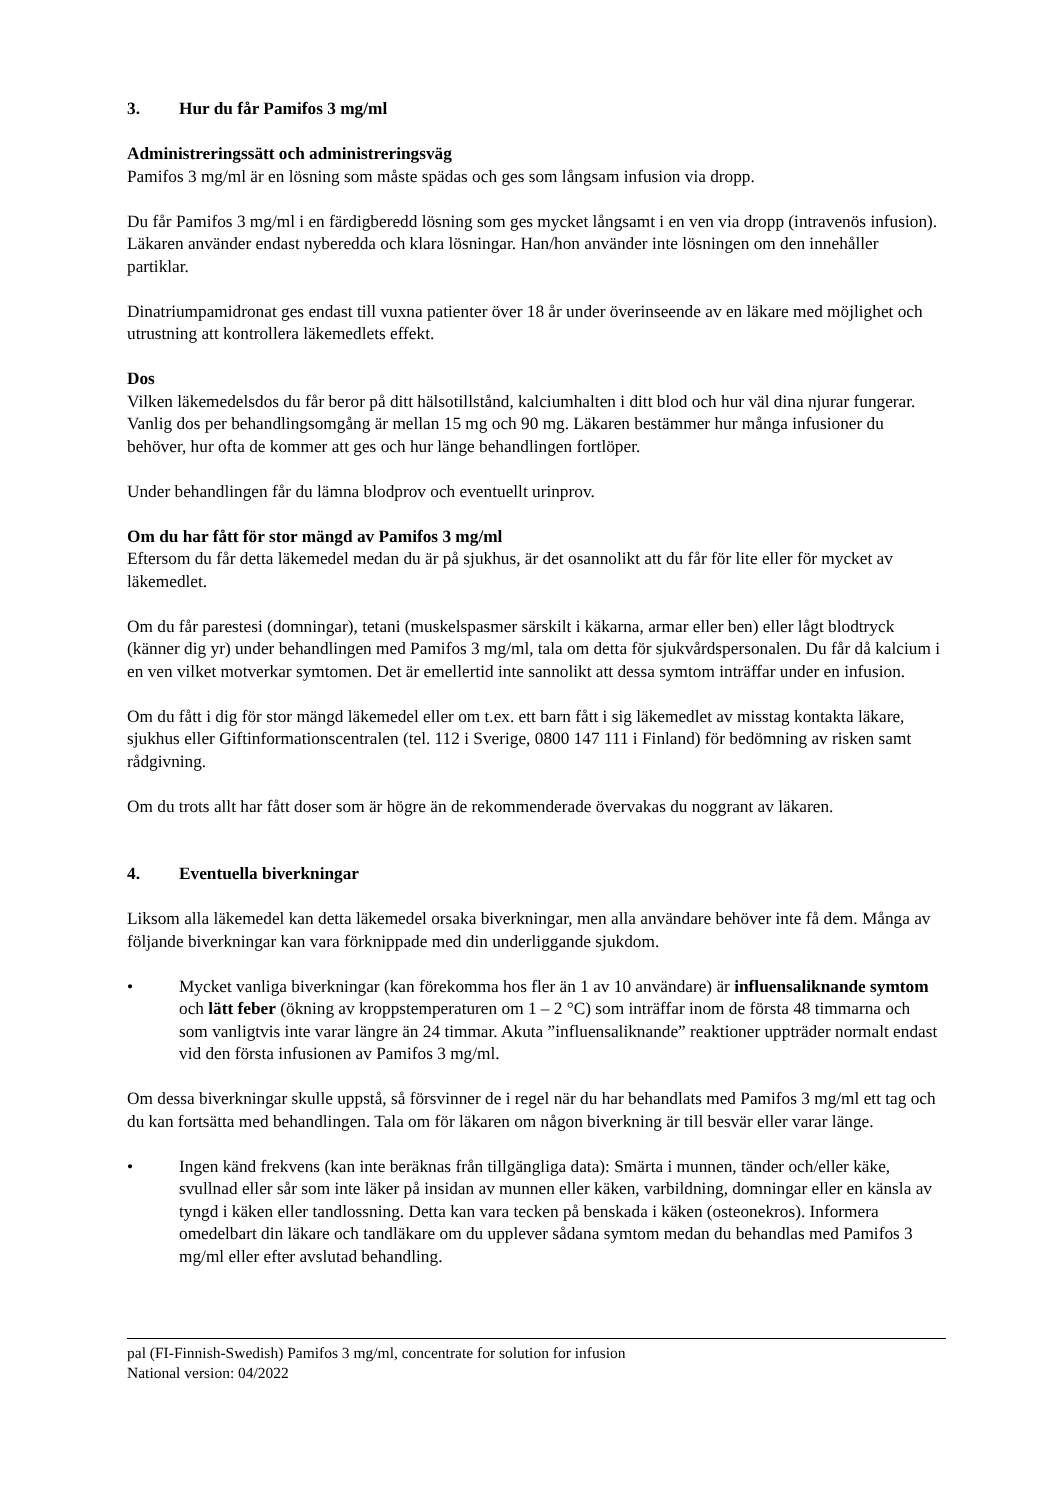3. Hur du får Pamifos 3 mg/ml
Administreringssätt och administreringsväg
Pamifos 3 mg/ml är en lösning som måste spädas och ges som långsam infusion via dropp.
Du får Pamifos 3 mg/ml i en färdigberedd lösning som ges mycket långsamt i en ven via dropp (intravenös infusion). Läkaren använder endast nyberedda och klara lösningar. Han/hon använder inte lösningen om den innehåller partiklar.
Dinatriumpamidronat ges endast till vuxna patienter över 18 år under överinseende av en läkare med möjlighet och utrustning att kontrollera läkemedlets effekt.
Dos
Vilken läkemedelsdos du får beror på ditt hälsotillstånd, kalciumhalten i ditt blod och hur väl dina njurar fungerar. Vanlig dos per behandlingsomgång är mellan 15 mg och 90 mg. Läkaren bestämmer hur många infusioner du behöver, hur ofta de kommer att ges och hur länge behandlingen fortlöper.
Under behandlingen får du lämna blodprov och eventuellt urinprov.
Om du har fått för stor mängd av Pamifos 3 mg/ml
Eftersom du får detta läkemedel medan du är på sjukhus, är det osannolikt att du får för lite eller för mycket av läkemedlet.
Om du får parestesi (domningar), tetani (muskelspasmer särskilt i käkarna, armar eller ben) eller lågt blodtryck (känner dig yr) under behandlingen med Pamifos 3 mg/ml, tala om detta för sjukvårdspersonalen. Du får då kalcium i en ven vilket motverkar symtomen. Det är emellertid inte sannolikt att dessa symtom inträffar under en infusion.
Om du fått i dig för stor mängd läkemedel eller om t.ex. ett barn fått i sig läkemedlet av misstag kontakta läkare, sjukhus eller Giftinformationscentralen (tel. 112 i Sverige, 0800 147 111 i Finland) för bedömning av risken samt rådgivning.
Om du trots allt har fått doser som är högre än de rekommenderade övervakas du noggrant av läkaren.
4. Eventuella biverkningar
Liksom alla läkemedel kan detta läkemedel orsaka biverkningar, men alla användare behöver inte få dem. Många av följande biverkningar kan vara förknippade med din underliggande sjukdom.
• Mycket vanliga biverkningar (kan förekomma hos fler än 1 av 10 användare) är influensaliknande symtom och lätt feber (ökning av kroppstemperaturen om 1 – 2 °C) som inträffar inom de första 48 timmarna och som vanligtvis inte varar längre än 24 timmar. Akuta ”influensaliknande” reaktioner uppträder normalt endast vid den första infusionen av Pamifos 3 mg/ml.
Om dessa biverkningar skulle uppstå, så försvinner de i regel när du har behandlats med Pamifos 3 mg/ml ett tag och du kan fortsätta med behandlingen. Tala om för läkaren om någon biverkning är till besvär eller varar länge.
• Ingen känd frekvens (kan inte beräknas från tillgängliga data): Smärta i munnen, tänder och/eller käke, svullnad eller sår som inte läker på insidan av munnen eller käken, varbildning, domningar eller en känsla av tyngd i käken eller tandlossning. Detta kan vara tecken på benskada i käken (osteonekros). Informera omedelbart din läkare och tandläkare om du upplever sådana symtom medan du behandlas med Pamifos 3 mg/ml eller efter avslutad behandling.
pal (FI-Finnish-Swedish) Pamifos 3 mg/ml, concentrate for solution for infusion
National version: 04/2022